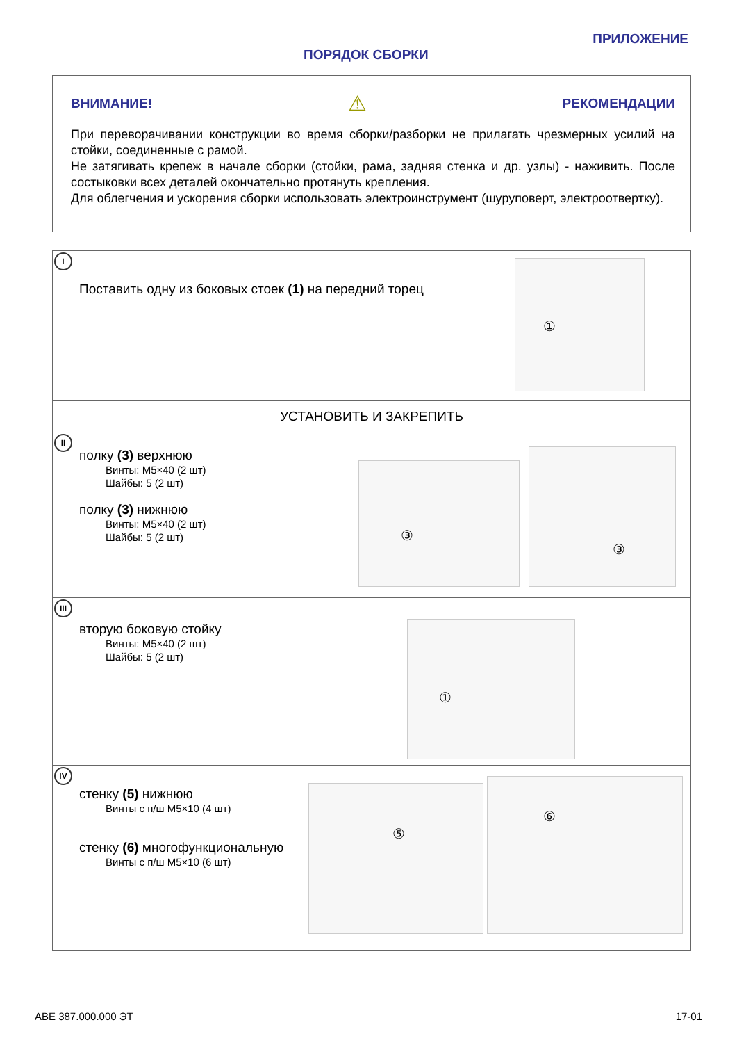ПРИЛОЖЕНИЕ
ПОРЯДОК СБОРКИ
ВНИМАНИЕ! ⚠ РЕКОМЕНДАЦИИ
При переворачивании конструкции во время сборки/разборки не прилагать чрезмерных усилий на стойки, соединенные с рамой.
Не затягивать крепеж в начале сборки (стойки, рама, задняя стенка и др. узлы) - наживить. После состыковки всех деталей окончательно протянуть крепления.
Для облегчения и ускорения сборки использовать электроинструмент (шуруповерт, электроотвертку).
I
Поставить одну из боковых стоек (1) на передний торец
①
УСТАНОВИТЬ И ЗАКРЕПИТЬ
II
полку (3) верхнюю
Винты: М5×40 (2 шт)
Шайбы: 5 (2 шт)
полку (3) нижнюю
Винты: М5×40 (2 шт)
Шайбы: 5 (2 шт)
③
③
III
вторую боковую стойку
Винты: М5×40 (2 шт)
Шайбы: 5 (2 шт)
①
IV
стенку (5) нижнюю
Винты с п/ш М5×10 (4 шт)
стенку (6) многофункциональную
Винты с п/ш М5×10 (6 шт)
⑤
⑥
АВЕ 387.000.000 ЭТ 17-01